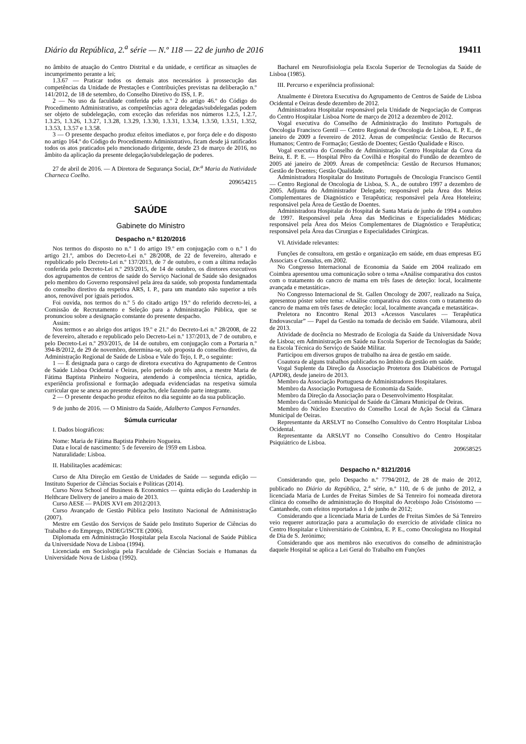Diário da República, 2.<sup>a</sup> série — N.º 118 — 22 de junho de 2016 19411
no âmbito de atuação do Centro Distrital e da unidade, e certificar as situações de incumprimento perante a lei;
1.3.67 — Praticar todos os demais atos necessários à prossecução das competências da Unidade de Prestações e Contribuições previstas na deliberação n.º 141/2012, de 18 de setembro, do Conselho Diretivo do ISS, I. P..
2 — No uso da faculdade conferida pelo n.º 2 do artigo 46.º do Código do Procedimento Administrativo, as competências agora delegadas/subdelegadas podem ser objeto de subdelegação, com exceção das referidas nos números 1.2.5, 1.2.7, 1.3.25, 1.3.26, 1.3.27, 1.3.28, 1.3.29, 1.3.30, 1.3.31, 1.3.34, 1.3.50, 1.3.51, 1.352, 1.3.53, 1.3.57 e 1.3.58.
3 — O presente despacho produz efeitos imediatos e, por força dele e do disposto no artigo 164.º do Código do Procedimento Administrativo, ficam desde já ratificados todos os atos praticados pelo mencionado dirigente, desde 23 de março de 2016, no âmbito da aplicação da presente delegação/subdelegação de poderes.
27 de abril de 2016. — A Diretora de Segurança Social, Dr.<sup>a</sup> Maria da Natividade Charneca Coelho.
209654215
SAÚDE
Gabinete do Ministro
Despacho n.º 8120/2016
Nos termos do disposto no n.º 1 do artigo 19.º em conjugação com o n.º 1 do artigo 21.º, ambos do Decreto-Lei n.º 28/2008, de 22 de fevereiro, alterado e republicado pelo Decreto-Lei n.º 137/2013, de 7 de outubro, e com a última redação conferida pelo Decreto-Lei n.º 293/2015, de 14 de outubro, os diretores executivos dos agrupamentos de centros de saúde do Serviço Nacional de Saúde são designados pelo membro do Governo responsável pela área da saúde, sob proposta fundamentada do conselho diretivo da respetiva ARS, I. P., para um mandato não superior a três anos, renovável por iguais períodos.
Foi ouvida, nos termos do n.º 5 do citado artigo 19.º do referido decreto-lei, a Comissão de Recrutamento e Seleção para a Administração Pública, que se pronunciou sobre a designação constante do presente despacho.
Assim:
Nos termos e ao abrigo dos artigos 19.º e 21.º do Decreto-Lei n.º 28/2008, de 22 de fevereiro, alterado e republicado pelo Decreto-Lei n.º 137/2013, de 7 de outubro, e pelo Decreto-Lei n.º 293/2015, de 14 de outubro, em conjugação com a Portaria n.º 394-B/2012, de 29 de novembro, determina-se, sob proposta do conselho diretivo, da Administração Regional de Saúde de Lisboa e Vale do Tejo, I. P., o seguinte:
1 — É designada para o cargo de diretora executiva do Agrupamento de Centros de Saúde Lisboa Ocidental e Oeiras, pelo período de três anos, a mestre Maria de Fátima Baptista Pinheiro Nogueira, atendendo à competência técnica, aptidão, experiência profissional e formação adequada evidenciadas na respetiva súmula curricular que se anexa ao presente despacho, dele fazendo parte integrante.
2 — O presente despacho produz efeitos no dia seguinte ao da sua publicação.
9 de junho de 2016. — O Ministro da Saúde, Adalberto Campos Fernandes.
Súmula curricular
I. Dados biográficos:
Nome: Maria de Fátima Baptista Pinheiro Nogueira.
Data e local de nascimento: 5 de fevereiro de 1959 em Lisboa.
Naturalidade: Lisboa.
II. Habilitações académicas:
Curso de Alta Direção em Gestão de Unidades de Saúde — segunda edição — Instituto Superior de Ciências Sociais e Políticas (2014).
Curso Nova School of Business & Economics — quinta edição do Leadership in Helthcare Delivery de janeiro a maio de 2013.
Curso AESE — PADIS XVI em 2012/2013.
Curso Avançado de Gestão Pública pelo Instituto Nacional de Administração (2007).
Mestre em Gestão dos Serviços de Saúde pelo Instituto Superior de Ciências do Trabalho e do Emprego, INDEG/ISCTE (2006).
Diplomada em Administração Hospitalar pela Escola Nacional de Saúde Pública da Universidade Nova de Lisboa (1994).
Licenciada em Sociologia pela Faculdade de Ciências Sociais e Humanas da Universidade Nova de Lisboa (1992).
Bacharel em Neurofisiologia pela Escola Superior de Tecnologias da Saúde de Lisboa (1985).
III. Percurso e experiência profissional:
Atualmente é Diretora Executiva do Agrupamento de Centros de Saúde de Lisboa Ocidental e Oeiras desde dezembro de 2012.
Administradora Hospitalar responsável pela Unidade de Negociação de Compras do Centro Hospitalar Lisboa Norte de março de 2012 a dezembro de 2012.
Vogal executiva do Conselho de Administração do Instituto Português de Oncologia Francisco Gentil — Centro Regional de Oncologia de Lisboa, E. P. E., de janeiro de 2009 a fevereiro de 2012. Áreas de competência: Gestão de Recursos Humanos; Centro de Formação; Gestão de Doentes; Gestão Qualidade e Risco.
Vogal executiva do Conselho de Administração Centro Hospitalar da Cova da Beira, E. P. E. — Hospital Pêro da Covilhã e Hospital do Fundão de dezembro de 2005 até janeiro de 2009. Áreas de competência: Gestão de Recursos Humanos; Gestão de Doentes; Gestão Qualidade.
Administradora Hospitalar do Instituto Português de Oncologia Francisco Gentil — Centro Regional de Oncologia de Lisboa, S. A., de outubro 1997 a dezembro de 2005. Adjunta do Administrador Delegado; responsável pela Área dos Meios Complementares de Diagnóstico e Terapêutica; responsável pela Área Hoteleira; responsável pela Área de Gestão de Doentes.
Administradora Hospitalar do Hospital de Santa Maria de junho de 1994 a outubro de 1997. Responsável pela Área das Medicinas e Especialidades Médicas; responsável pela Área dos Meios Complementares de Diagnóstico e Terapêutica; responsável pela Área das Cirurgias e Especialidades Cirúrgicas.
VI. Atividade relevantes:
Funções de consultora, em gestão e organização em saúde, em duas empresas EG Associats e Consalus, em 2002.
No Congresso Internacional de Economia da Saúde em 2004 realizado em Coimbra apresentou uma comunicação sobre o tema «Análise comparativa dos custos com o tratamento do cancro de mama em três fases de deteção: local, localmente avançada e metastática».
No Congresso Internacional de St. Gallen Oncology de 2007, realizado na Suíça, apresentou póster sobre tema: «Análise comparativa dos custos com o tratamento do cancro de mama em três fases de deteção: local, localmente avançada e metastática».
Preletora no Encontro Renal 2013 «Acessos Vasculares — Terapêutica Endovascular” — Papel da Gestão na tomada de decisão em Saúde. Vilamoura, abril de 2013.
Atividade de docência no Mestrado de Ecologia da Saúde da Universidade Nova de Lisboa; em Administração em Saúde na Escola Superior de Tecnologias da Saúde; na Escola Técnica do Serviço de Saúde Militar.
Participou em diversos grupos de trabalho na área de gestão em saúde.
Coautora de alguns trabalhos publicados no âmbito da gestão em saúde.
Vogal Suplente da Direção da Associação Protetora dos Diabéticos de Portugal (APDR), desde janeiro de 2013.
Membro da Associação Portuguesa de Administradores Hospitalares.
Membro da Associação Portuguesa de Economia da Saúde.
Membro da Direção da Associação para o Desenvolvimento Hospitalar.
Membro da Comissão Municipal de Saúde da Câmara Municipal de Oeiras.
Membro do Núcleo Executivo do Conselho Local de Ação Social da Câmara Municipal de Oeiras.
Representante da ARSLVT no Conselho Consultivo do Centro Hospitalar Lisboa Ocidental.
Representante da ARSLVT no Conselho Consultivo do Centro Hospitalar Psiquiátrico de Lisboa.
209658525
Despacho n.º 8121/2016
Considerando que, pelo Despacho n.º 7794/2012, de 28 de maio de 2012, publicado no Diário da República, 2.<sup>a</sup> série, n.º 110, de 6 de junho de 2012, a licenciada Maria de Lurdes de Freitas Simões de Sá Tenreiro foi nomeada diretora clínica do conselho de administração do Hospital do Arcebispo João Crisóstomo — Cantanhede, com efeitos reportados a 1 de junho de 2012;
Considerando que a licenciada Maria de Lurdes de Freitas Simões de Sá Tenreiro veio requerer autorização para a acumulação do exercício de atividade clínica no Centro Hospitalar e Universitário de Coimbra, E. P. E., como Oncologista no Hospital de Dia de S. Jerónimo;
Considerando que aos membros não executivos do conselho de administração daquele Hospital se aplica a Lei Geral do Trabalho em Funções